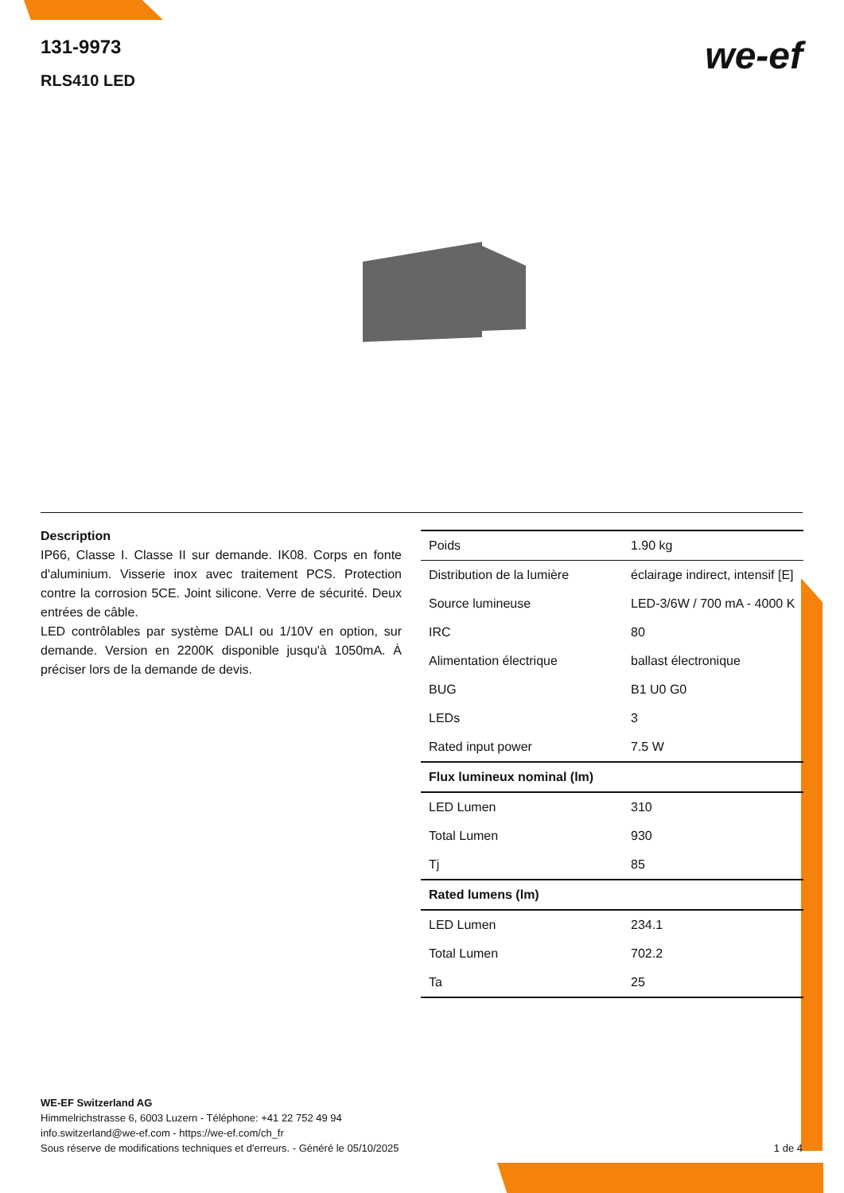131-9973
RLS410 LED
we-ef
Description
IP66, Classe I. Classe II sur demande. IK08. Corps en fonte d'aluminium. Visserie inox avec traitement PCS. Protection contre la corrosion 5CE. Joint silicone. Verre de sécurité. Deux entrées de câble.
LED contrôlables par système DALI ou 1/10V en option, sur demande. Version en 2200K disponible jusqu'à 1050mA. À préciser lors de la demande de devis.
| Poids | 1.90 kg |
| Distribution de la lumière | éclairage indirect, intensif [E] |
| Source lumineuse | LED-3/6W / 700 mA - 4000 K |
| IRC | 80 |
| Alimentation électrique | ballast électronique |
| BUG | B1 U0 G0 |
| LEDs | 3 |
| Rated input power | 7.5 W |
| Flux lumineux nominal (lm) | |
| LED Lumen | 310 |
| Total Lumen | 930 |
| Tj | 85 |
| Rated lumens (lm) | |
| LED Lumen | 234.1 |
| Total Lumen | 702.2 |
| Ta | 25 |
WE-EF Switzerland AG
Himmelrichstrasse 6, 6003 Luzern - Téléphone: +41 22 752 49 94
info.switzerland@we-ef.com - https://we-ef.com/ch_fr
Sous réserve de modifications techniques et d'erreurs. - Généré le 05/10/2025 1 de 4